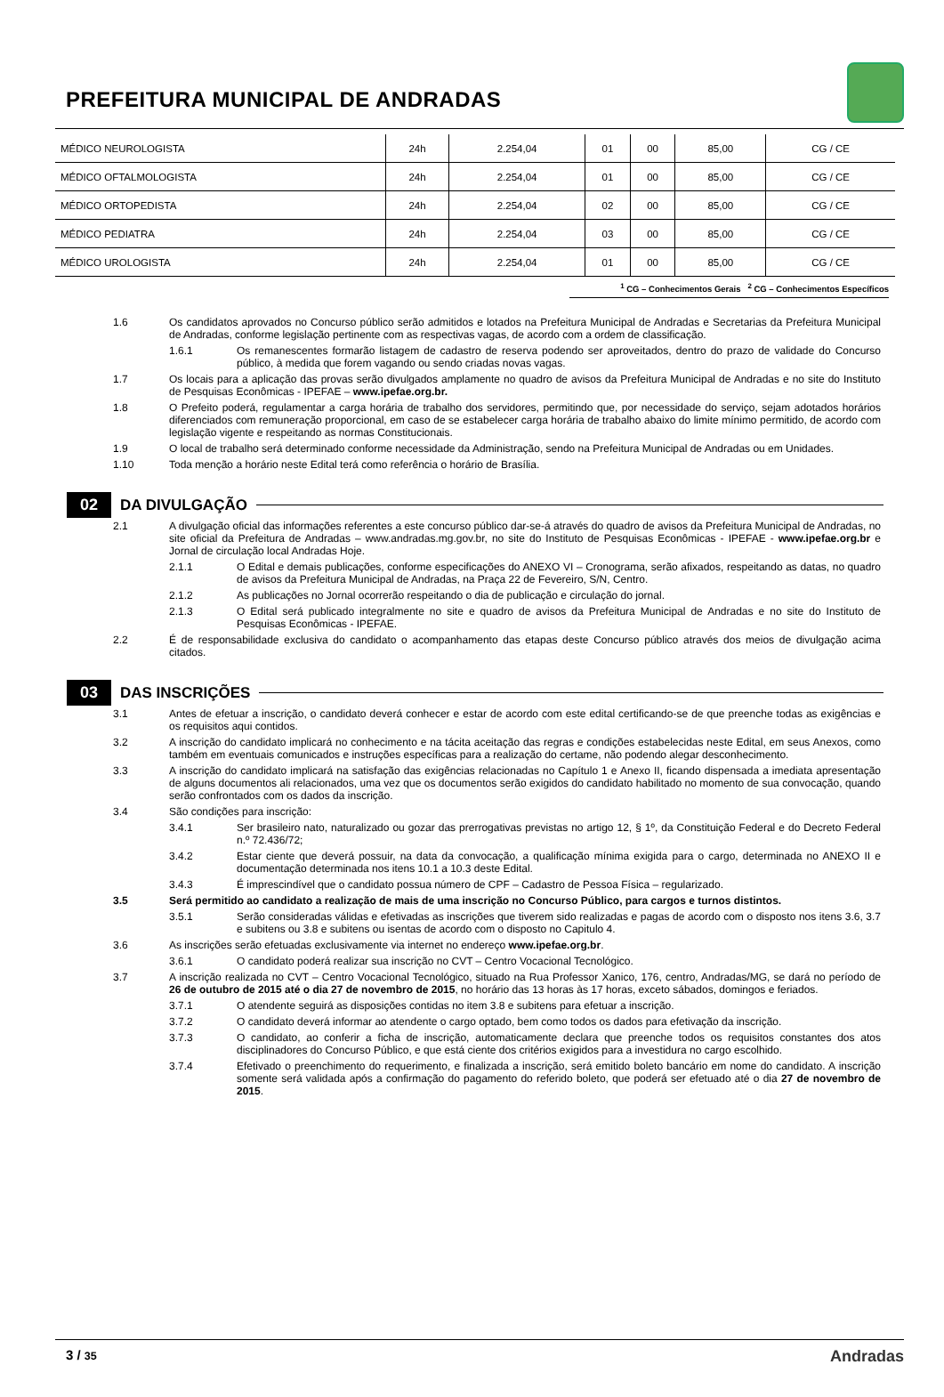PREFEITURA MUNICIPAL DE ANDRADAS
| MÉDICO NEUROLOGISTA | 24h | 2.254,04 | 01 | 00 | 85,00 | CG / CE |
| MÉDICO OFTALMOLOGISTA | 24h | 2.254,04 | 01 | 00 | 85,00 | CG / CE |
| MÉDICO ORTOPEDISTA | 24h | 2.254,04 | 02 | 00 | 85,00 | CG / CE |
| MÉDICO PEDIATRA | 24h | 2.254,04 | 03 | 00 | 85,00 | CG / CE |
| MÉDICO UROLOGISTA | 24h | 2.254,04 | 01 | 00 | 85,00 | CG / CE |
<sup>1</sup> CG – Conhecimentos Gerais <sup>2</sup> CG – Conhecimentos Específicos
1.6 Os candidatos aprovados no Concurso público serão admitidos e lotados na Prefeitura Municipal de Andradas e Secretarias da Prefeitura Municipal de Andradas, conforme legislação pertinente com as respectivas vagas, de acordo com a ordem de classificação.
1.6.1 Os remanescentes formarão listagem de cadastro de reserva podendo ser aproveitados, dentro do prazo de validade do Concurso público, à medida que forem vagando ou sendo criadas novas vagas.
1.7 Os locais para a aplicação das provas serão divulgados amplamente no quadro de avisos da Prefeitura Municipal de Andradas e no site do Instituto de Pesquisas Econômicas - IPEFAE – www.ipefae.org.br.
1.8 O Prefeito poderá, regulamentar a carga horária de trabalho dos servidores, permitindo que, por necessidade do serviço, sejam adotados horários diferenciados com remuneração proporcional, em caso de se estabelecer carga horária de trabalho abaixo do limite mínimo permitido, de acordo com legislação vigente e respeitando as normas Constitucionais.
1.9 O local de trabalho será determinado conforme necessidade da Administração, sendo na Prefeitura Municipal de Andradas ou em Unidades.
1.10 Toda menção a horário neste Edital terá como referência o horário de Brasília.
02
DA DIVULGAÇÃO
2.1 A divulgação oficial das informações referentes a este concurso público dar-se-á através do quadro de avisos da Prefeitura Municipal de Andradas, no site oficial da Prefeitura de Andradas – www.andradas.mg.gov.br, no site do Instituto de Pesquisas Econômicas - IPEFAE - www.ipefae.org.br e Jornal de circulação local Andradas Hoje.
2.1.1 O Edital e demais publicações, conforme especificações do ANEXO VI – Cronograma, serão afixados, respeitando as datas, no quadro de avisos da Prefeitura Municipal de Andradas, na Praça 22 de Fevereiro, S/N, Centro.
2.1.2 As publicações no Jornal ocorrerão respeitando o dia de publicação e circulação do jornal.
2.1.3 O Edital será publicado integralmente no site e quadro de avisos da Prefeitura Municipal de Andradas e no site do Instituto de Pesquisas Econômicas - IPEFAE.
2.2 É de responsabilidade exclusiva do candidato o acompanhamento das etapas deste Concurso público através dos meios de divulgação acima citados.
03
DAS INSCRIÇÕES
3.1 Antes de efetuar a inscrição, o candidato deverá conhecer e estar de acordo com este edital certificando-se de que preenche todas as exigências e os requisitos aqui contidos.
3.2 A inscrição do candidato implicará no conhecimento e na tácita aceitação das regras e condições estabelecidas neste Edital, em seus Anexos, como também em eventuais comunicados e instruções específicas para a realização do certame, não podendo alegar desconhecimento.
3.3 A inscrição do candidato implicará na satisfação das exigências relacionadas no Capítulo 1 e Anexo II, ficando dispensada a imediata apresentação de alguns documentos ali relacionados, uma vez que os documentos serão exigidos do candidato habilitado no momento de sua convocação, quando serão confrontados com os dados da inscrição.
3.4 São condições para inscrição:
3.4.1 Ser brasileiro nato, naturalizado ou gozar das prerrogativas previstas no artigo 12, § 1º, da Constituição Federal e do Decreto Federal n.º 72.436/72;
3.4.2 Estar ciente que deverá possuir, na data da convocação, a qualificação mínima exigida para o cargo, determinada no ANEXO II e documentação determinada nos itens 10.1 a 10.3 deste Edital.
3.4.3 É imprescindível que o candidato possua número de CPF – Cadastro de Pessoa Física – regularizado.
3.5 Será permitido ao candidato a realização de mais de uma inscrição no Concurso Público, para cargos e turnos distintos.
3.5.1 Serão consideradas válidas e efetivadas as inscrições que tiverem sido realizadas e pagas de acordo com o disposto nos itens 3.6, 3.7 e subitens ou 3.8 e subitens ou isentas de acordo com o disposto no Capitulo 4.
3.6 As inscrições serão efetuadas exclusivamente via internet no endereço www.ipefae.org.br.
3.6.1 O candidato poderá realizar sua inscrição no CVT – Centro Vocacional Tecnológico.
3.7 A inscrição realizada no CVT – Centro Vocacional Tecnológico, situado na Rua Professor Xanico, 176, centro, Andradas/MG, se dará no período de 26 de outubro de 2015 até o dia 27 de novembro de 2015, no horário das 13 horas às 17 horas, exceto sábados, domingos e feriados.
3.7.1 O atendente seguirá as disposições contidas no item 3.8 e subitens para efetuar a inscrição.
3.7.2 O candidato deverá informar ao atendente o cargo optado, bem como todos os dados para efetivação da inscrição.
3.7.3 O candidato, ao conferir a ficha de inscrição, automaticamente declara que preenche todos os requisitos constantes dos atos disciplinadores do Concurso Público, e que está ciente dos critérios exigidos para a investidura no cargo escolhido.
3.7.4 Efetivado o preenchimento do requerimento, e finalizada a inscrição, será emitido boleto bancário em nome do candidato. A inscrição somente será validada após a confirmação do pagamento do referido boleto, que poderá ser efetuado até o dia 27 de novembro de 2015.
3 / 35 Andradas